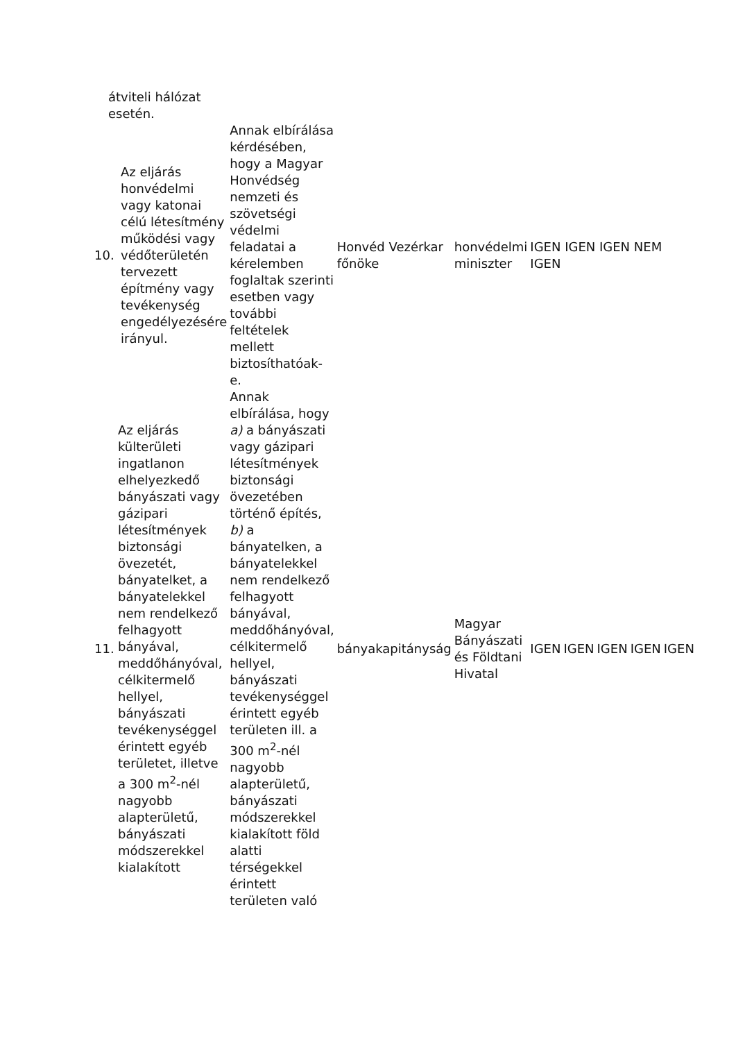átviteli hálózat esetén.
| 10. | Az eljárás honvédelmi vagy katonai célú létesítmény működési vagy védőterületén tervezett építmény vagy tevékenység engedélyezésére irányul. | Annak elbírálása kérdésében, hogy a Magyar Honvédség nemzeti és szövetségi védelmi feladatai a kérelemben foglaltak szerinti esetben vagy további feltételek mellett biztosíthatóak-e. | Honvéd Vezérkar főnöke | honvédelmi miniszter | IGEN IGEN IGEN NEM IGEN | | | | |
| 11. | Az eljárás külterületi ingatlanon elhelyezkedő bányászati vagy gázipari létesítmények biztonsági övezetét, bányatelket, a bányatelekkel nem rendelkező felhagyott bányával, meddőhányóval, célkitermelő hellyel, bányászati tevékenységgel érintett egyéb területet, illetve a 300 m<sup>2</sup>-nél nagyobb alapterületű, bányászati módszerekkel kialakított | Annak elbírálása, hogy a) a bányászati vagy gázipari létesítmények biztonsági övezetében történő építés, b) a bányatelken, a bányatelekkel nem rendelkező felhagyott bányával, meddőhányóval, célkitermelő hellyel, bányászati tevékenységgel érintett egyéb területen ill. a 300 m<sup>2</sup>-nél nagyobb alapterületű, bányászati módszerekkel kialakított föld alatti térségekkel érintett területen való | bányakapitányság | Magyar Bányászati és Földtani Hivatal | IGEN | IGEN | IGEN | IGEN | IGEN |